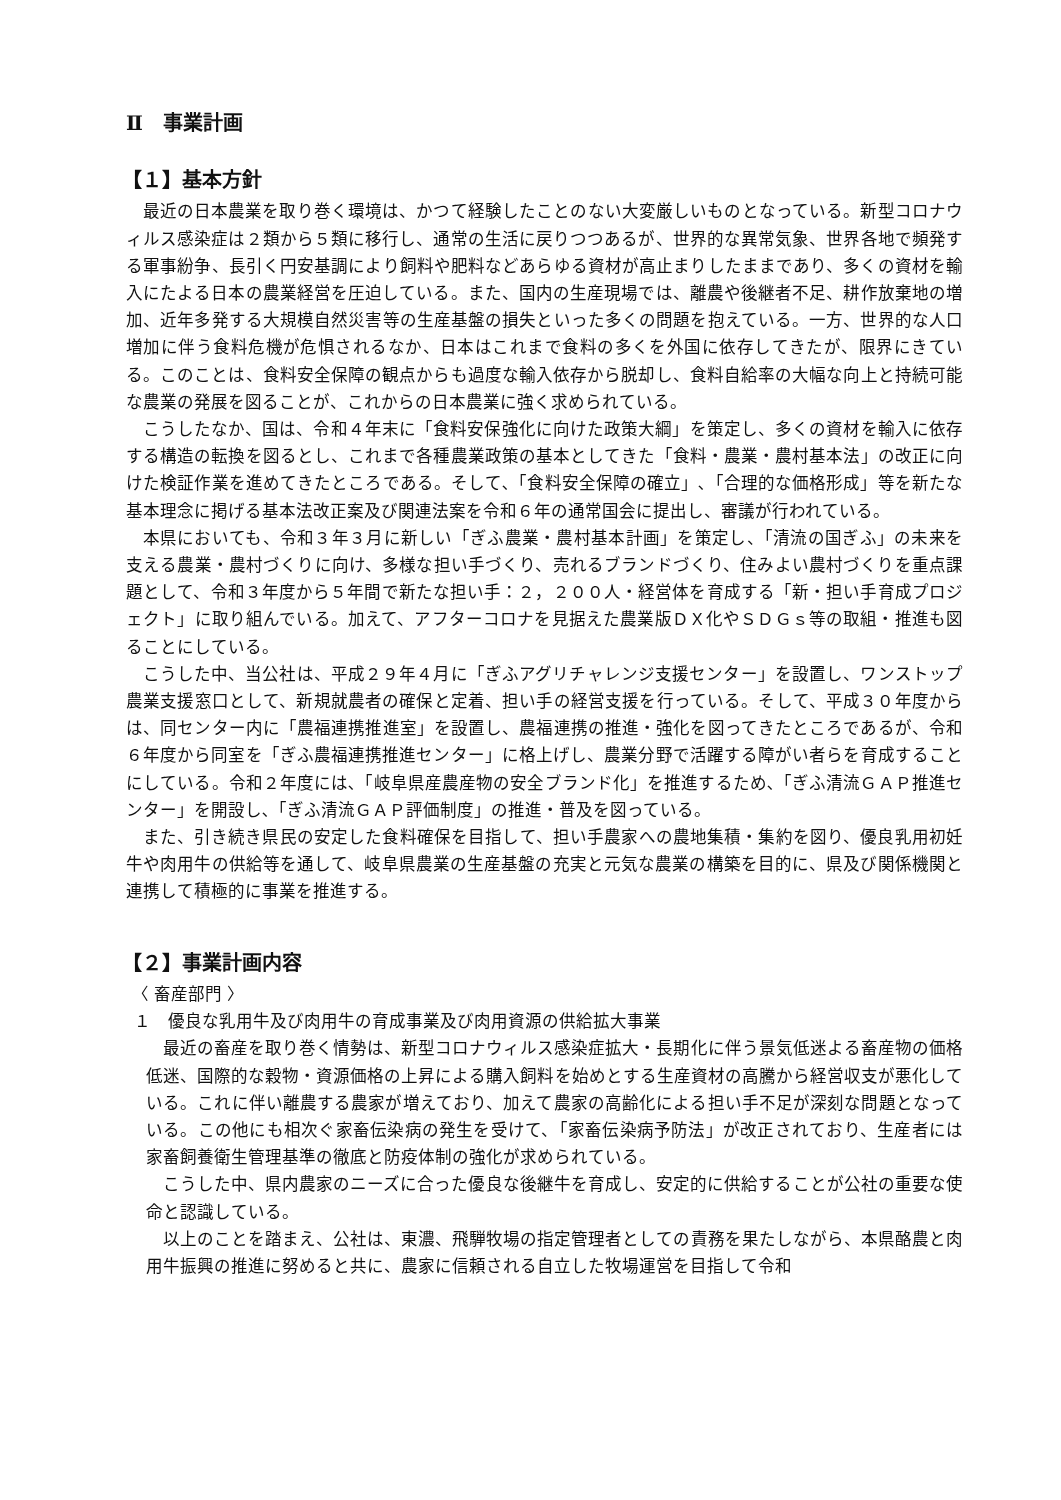Ⅱ　事業計画
【１】基本方針
最近の日本農業を取り巻く環境は、かつて経験したことのない大変厳しいものとなっている。新型コロナウィルス感染症は２類から５類に移行し、通常の生活に戻りつつあるが、世界的な異常気象、世界各地で頻発する軍事紛争、長引く円安基調により飼料や肥料などあらゆる資材が高止まりしたままであり、多くの資材を輸入にたよる日本の農業経営を圧迫している。また、国内の生産現場では、離農や後継者不足、耕作放棄地の増加、近年多発する大規模自然災害等の生産基盤の損失といった多くの問題を抱えている。一方、世界的な人口増加に伴う食料危機が危惧されるなか、日本はこれまで食料の多くを外国に依存してきたが、限界にきている。このことは、食料安全保障の観点からも過度な輸入依存から脱却し、食料自給率の大幅な向上と持続可能な農業の発展を図ることが、これからの日本農業に強く求められている。
こうしたなか、国は、令和４年末に「食料安保強化に向けた政策大綱」を策定し、多くの資材を輸入に依存する構造の転換を図るとし、これまで各種農業政策の基本としてきた「食料・農業・農村基本法」の改正に向けた検証作業を進めてきたところである。そして､「食料安全保障の確立」､「合理的な価格形成」等を新たな基本理念に掲げる基本法改正案及び関連法案を令和６年の通常国会に提出し、審議が行われている。
本県においても、令和３年３月に新しい「ぎふ農業・農村基本計画」を策定し、「清流の国ぎふ」の未来を支える農業・農村づくりに向け、多様な担い手づくり、売れるブランドづくり、住みよい農村づくりを重点課題として、令和３年度から５年間で新たな担い手：２，２００人・経営体を育成する「新・担い手育成プロジェクト」に取り組んでいる。加えて、アフターコロナを見据えた農業版ＤＸ化やＳＤＧｓ等の取組・推進も図ることにしている。
こうした中、当公社は、平成２９年４月に「ぎふアグリチャレンジ支援センター」を設置し、ワンストップ農業支援窓口として、新規就農者の確保と定着、担い手の経営支援を行っている。そして、平成３０年度からは、同センター内に「農福連携推進室」を設置し、農福連携の推進・強化を図ってきたところであるが、令和６年度から同室を「ぎふ農福連携推進センター」に格上げし、農業分野で活躍する障がい者らを育成することにしている。令和２年度には､「岐阜県産農産物の安全ブランド化」を推進するため､「ぎふ清流ＧＡＰ推進センター」を開設し､「ぎふ清流ＧＡＰ評価制度」の推進・普及を図っている。
また、引き続き県民の安定した食料確保を目指して、担い手農家への農地集積・集約を図り、優良乳用初妊牛や肉用牛の供給等を通して、岐阜県農業の生産基盤の充実と元気な農業の構築を目的に、県及び関係機関と連携して積極的に事業を推進する。
【２】事業計画内容
〈 畜産部門 〉
１　優良な乳用牛及び肉用牛の育成事業及び肉用資源の供給拡大事業
最近の畜産を取り巻く情勢は、新型コロナウィルス感染症拡大・長期化に伴う景気低迷よる畜産物の価格低迷、国際的な穀物・資源価格の上昇による購入飼料を始めとする生産資材の高騰から経営収支が悪化している。これに伴い離農する農家が増えており、加えて農家の高齢化による担い手不足が深刻な問題となっている。この他にも相次ぐ家畜伝染病の発生を受けて、「家畜伝染病予防法」が改正されており、生産者には家畜飼養衛生管理基準の徹底と防疫体制の強化が求められている。
こうした中、県内農家のニーズに合った優良な後継牛を育成し、安定的に供給することが公社の重要な使命と認識している。
以上のことを踏まえ、公社は、東濃、飛騨牧場の指定管理者としての責務を果たしながら、本県酪農と肉用牛振興の推進に努めると共に、農家に信頼される自立した牧場運営を目指して令和